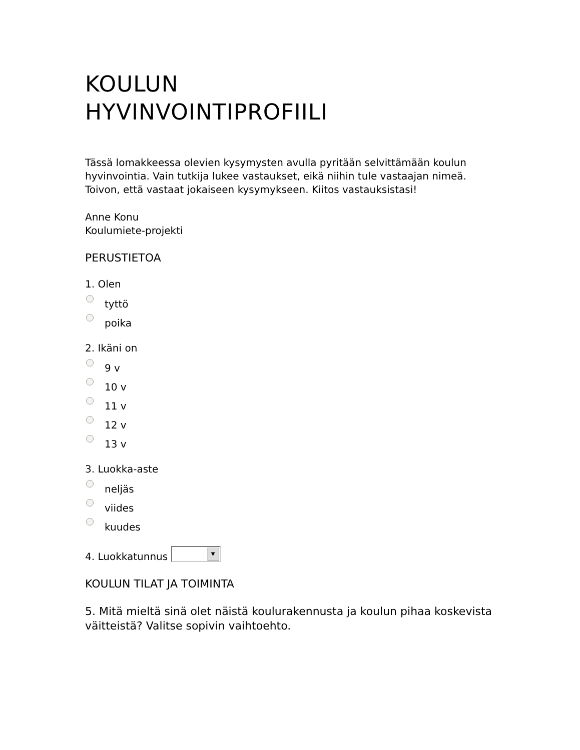KOULUN
HYVINVOINTIPROFIILI
Tässä lomakkeessa olevien kysymysten avulla pyritään selvittämään koulun hyvinvointia. Vain tutkija lukee vastaukset, eikä niihin tule vastaajan nimeä. Toivon, että vastaat jokaiseen kysymykseen. Kiitos vastauksistasi!
Anne Konu
Koulumiete-projekti
PERUSTIETOA
1. Olen
tyttö
poika
2. Ikäni on
9 v
10 v
11 v
12 v
13 v
3. Luokka-aste
neljäs
viides
kuudes
4. Luokkatunnus ▼
KOULUN TILAT JA TOIMINTA
5. Mitä mieltä sinä olet näistä koulurakennusta ja koulun pihaa koskevista väitteistä? Valitse sopivin vaihtoehto.